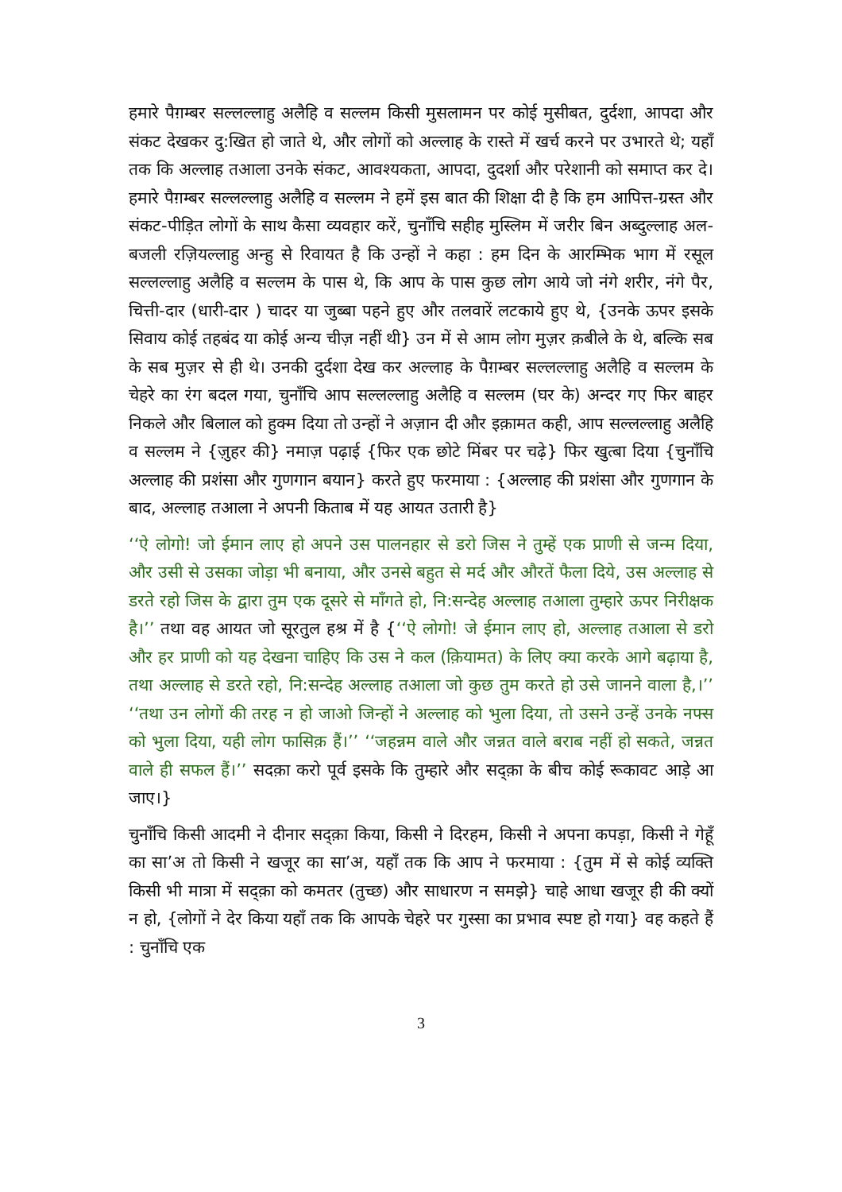हमारे पैग़म्बर सल्लल्लाहु अलैहि व सल्लम किसी मुसलामन पर कोई मुसीबत, दुर्दशा, आपदा और संकट देखकर दु:खित हो जाते थे, और लोगों को अल्लाह के रास्ते में खर्च करने पर उभारते थे; यहाँ तक कि अल्लाह तआला उनके संकट, आवश्यकता, आपदा, दुदर्शा और परेशानी को समाप्त कर दे। हमारे पैग़म्बर सल्लल्लाहु अलैहि व सल्लम ने हमें इस बात की शिक्षा दी है कि हम आपित्त-ग्रस्त और संकट-पीड़ित लोगों के साथ कैसा व्यवहार करें, चुनाँचि सहीह मुस्लिम में जरीर बिन अब्दुल्लाह अल-बजली रज़ियल्लाहु अन्हु से रिवायत है कि उन्हों ने कहा : हम दिन के आरम्भिक भाग में रसूल सल्लल्लाहु अलैहि व सल्लम के पास थे, कि आप के पास कुछ लोग आये जो नंगे शरीर, नंगे पैर, चित्ती-दार (धारी-दार ) चादर या जुब्बा पहने हुए और तलवारें लटकाये हुए थे, {उनके ऊपर इसके सिवाय कोई तहबंद या कोई अन्य चीज़ नहीं थी} उन में से आम लोग मुज़र क़बीले के थे, बल्कि सब के सब मुज़र से ही थे। उनकी दुर्दशा देख कर अल्लाह के पैग़म्बर सल्लल्लाहु अलैहि व सल्लम के चेहरे का रंग बदल गया, चुनाँचि आप सल्लल्लाहु अलैहि व सल्लम (घर के) अन्दर गए फिर बाहर निकले और बिलाल को हुक्म दिया तो उन्हों ने अज़ान दी और इक़ामत कही, आप सल्लल्लाहु अलैहि व सल्लम ने {ज़ुहर की} नमाज़ पढ़ाई {फिर एक छोटे मिंबर पर चढ़े} फिर खुत्बा दिया {चुनाँचि अल्लाह की प्रशंसा और गुणगान बयान} करते हुए फरमाया : {अल्लाह की प्रशंसा और गुणगान के बाद, अल्लाह तआला ने अपनी किताब में यह आयत उतारी है}
‘‘ऐ लोगो! जो ईमान लाए हो अपने उस पालनहार से डरो जिस ने तुम्हें एक प्राणी से जन्म दिया, और उसी से उसका जोड़ा भी बनाया, और उनसे बहुत से मर्द और औरतें फैला दिये, उस अल्लाह से डरते रहो जिस के द्वारा तुम एक दूसरे से माँगते हो, नि:सन्देह अल्लाह तआला तुम्हारे ऊपर निरीक्षक है।’’ तथा वह आयत जो सूरतुल हश्र में है {‘‘ऐ लोगो! जे ईमान लाए हो, अल्लाह तआला से डरो और हर प्राणी को यह देखना चाहिए कि उस ने कल (क़ियामत) के लिए क्या करके आगे बढ़ाया है, तथा अल्लाह से डरते रहो, नि:सन्देह अल्लाह तआला जो कुछ तुम करते हो उसे जानने वाला है,।’’ ‘‘तथा उन लोगों की तरह न हो जाओ जिन्हों ने अल्लाह को भुला दिया, तो उसने उन्हें उनके नफ्स को भुला दिया, यही लोग फासिक़ हैं।’’ ‘‘जहन्नम वाले और जन्नत वाले बराब नहीं हो सकते, जन्नत वाले ही सफल हैं।’’ सदक़ा करो पूर्व इसके कि तुम्हारे और सद्क़ा के बीच कोई रूकावट आड़े आ जाए।}
चुनाँचि किसी आदमी ने दीनार सद्क़ा किया, किसी ने दिरहम, किसी ने अपना कपड़ा, किसी ने गेहूँ का सा’अ तो किसी ने खजूर का सा’अ, यहाँ तक कि आप ने फरमाया : {तुम में से कोई व्यक्ति किसी भी मात्रा में सद्क़ा को कमतर (तुच्छ) और साधारण न समझे} चाहे आधा खजूर ही की क्यों न हो, {लोगों ने देर किया यहाँ तक कि आपके चेहरे पर गुस्सा का प्रभाव स्पष्ट हो गया} वह कहते हैं : चुनाँचि एक
3